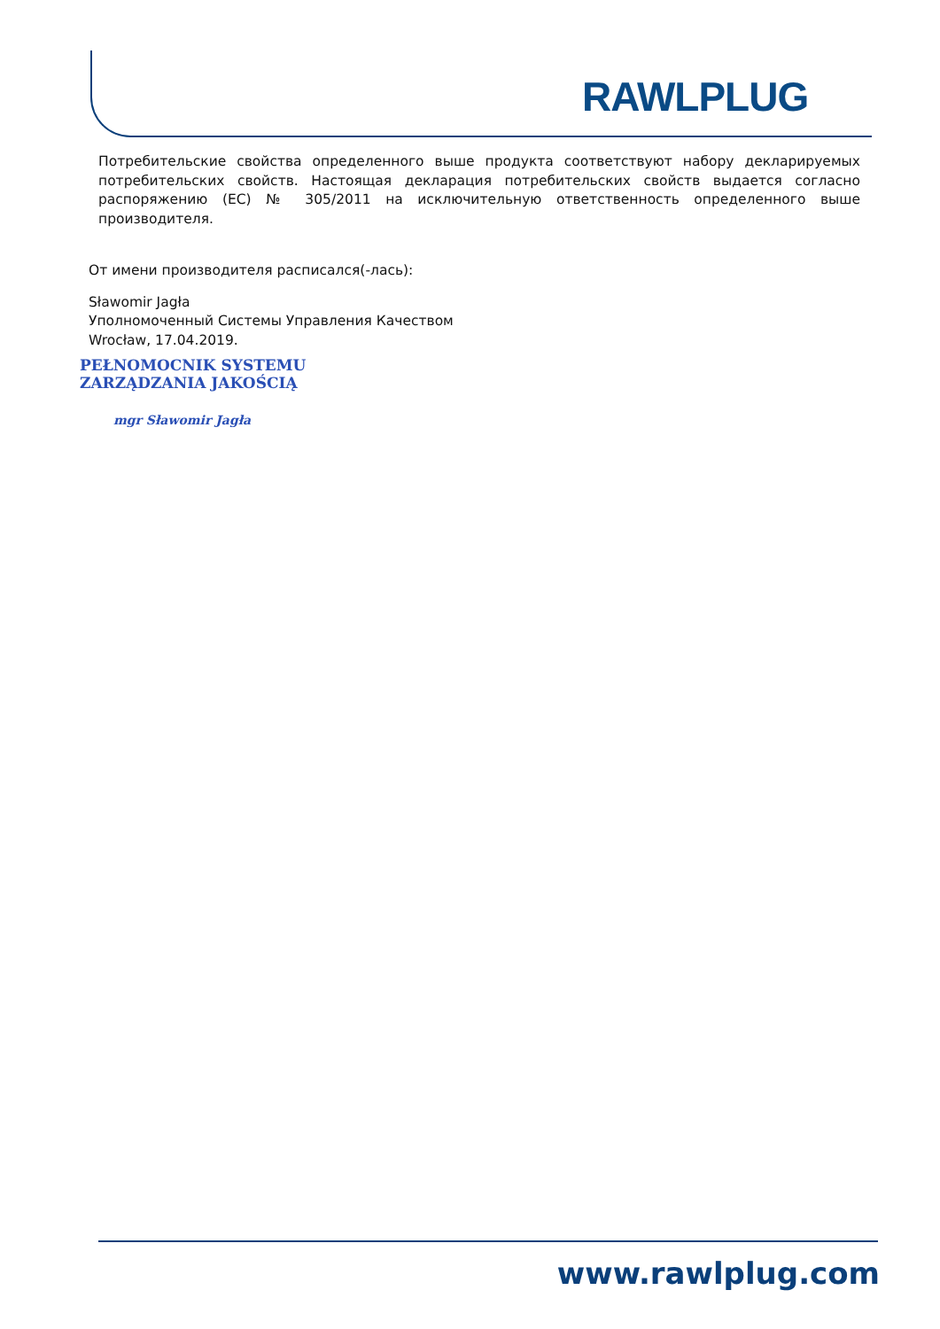RAWLPLUG
Потребительские свойства определенного выше продукта соответствуют набору декларируемых потребительских свойств. Настоящая декларация потребительских свойств выдается согласно распоряжению (ЕС) № 305/2011 на исключительную ответственность определенного выше производителя.
От имени производителя расписался(-лась):
Sławomir Jagła
Уполномоченный Системы Управления Качеством
Wrocław, 17.04.2019.
PEŁNOMOCNIK SYSTEMU
ZARZĄDZANIA JAKOŚCIĄ
mgr Sławomir Jagła
www.rawlplug.com